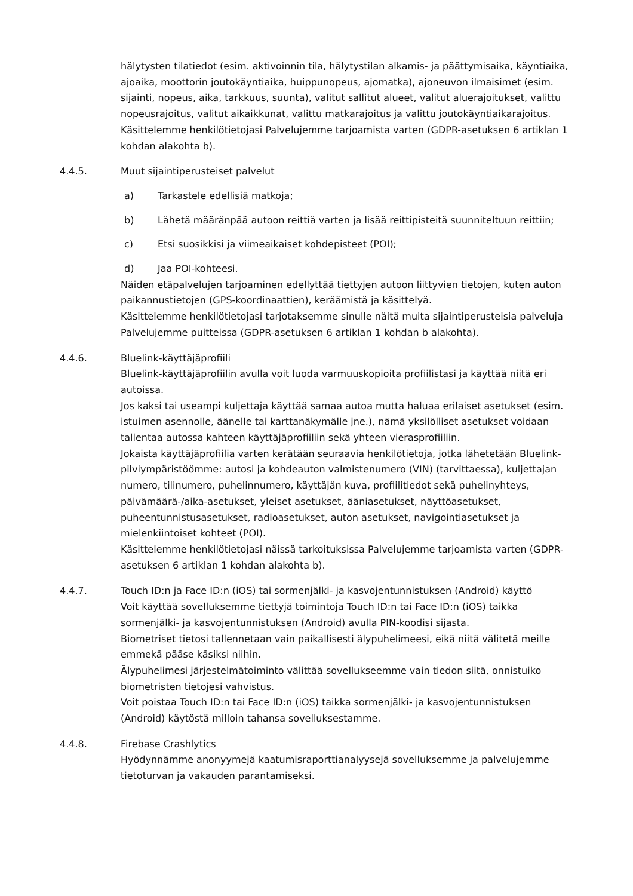hälytysten tilatiedot (esim. aktivoinnin tila, hälytystilan alkamis- ja päättymisaika, käyntiaika, ajoaika, moottorin joutokäyntiaika, huippunopeus, ajomatka), ajoneuvon ilmaisimet (esim. sijainti, nopeus, aika, tarkkuus, suunta), valitut sallitut alueet, valitut aluerajoitukset, valittu nopeusrajoitus, valitut aikaikkunat, valittu matkarajoitus ja valittu joutokäyntiaikarajoitus.
Käsittelemme henkilötietojasi Palvelujemme tarjoamista varten (GDPR-asetuksen 6 artiklan 1 kohdan alakohta b).
4.4.5. Muut sijaintiperusteiset palvelut
a) Tarkastele edellisiä matkoja;
b) Lähetä määränpää autoon reittiä varten ja lisää reittipisteitä suunniteltuun reittiin;
c) Etsi suosikkisi ja viimeaikaiset kohdepisteet (POI);
d) Jaa POI-kohteesi.
Näiden etäpalvelujen tarjoaminen edellyttää tiettyjen autoon liittyvien tietojen, kuten auton paikannustietojen (GPS-koordinaattien), keräämistä ja käsittelyä.
Käsittelemme henkilötietojasi tarjotaksemme sinulle näitä muita sijaintiperusteisia palveluja Palvelujemme puitteissa (GDPR-asetuksen 6 artiklan 1 kohdan b alakohta).
4.4.6. Bluelink-käyttäjäprofiili
Bluelink-käyttäjäprofiilin avulla voit luoda varmuuskopioita profiilistasi ja käyttää niitä eri autoissa.
Jos kaksi tai useampi kuljettaja käyttää samaa autoa mutta haluaa erilaiset asetukset (esim. istuimen asennolle, äänelle tai karttanäkymälle jne.), nämä yksilölliset asetukset voidaan tallentaa autossa kahteen käyttäjäprofiiliin sekä yhteen vierasprofiiliin.
Jokaista käyttäjäprofiilia varten kerätään seuraavia henkilötietoja, jotka lähetetään Bluelink-pilviympäristöömme: autosi ja kohdeauton valmistenumero (VIN) (tarvittaessa), kuljettajan numero, tilinumero, puhelinnumero, käyttäjän kuva, profiilitiedot sekä puhelinyhteys, päivämäärä-/aika-asetukset, yleiset asetukset, ääniasetukset, näyttöasetukset, puheentunnistusasetukset, radioasetukset, auton asetukset, navigointiasetukset ja mielenkiintoiset kohteet (POI).
Käsittelemme henkilötietojasi näissä tarkoituksissa Palvelujemme tarjoamista varten (GDPR-asetuksen 6 artiklan 1 kohdan alakohta b).
4.4.7. Touch ID:n ja Face ID:n (iOS) tai sormenjälki- ja kasvojentunnistuksen (Android) käyttö
Voit käyttää sovelluksemme tiettyjä toimintoja Touch ID:n tai Face ID:n (iOS) taikka sormenjälki- ja kasvojentunnistuksen (Android) avulla PIN-koodisi sijasta.
Biometriset tietosi tallennetaan vain paikallisesti älypuhelimeesi, eikä niitä välitetä meille emmekä pääse käsiksi niihin.
Älypuhelimesi järjestelmätoiminto välittää sovellukseemme vain tiedon siitä, onnistuiko biometristen tietojesi vahvistus.
Voit poistaa Touch ID:n tai Face ID:n (iOS) taikka sormenjälki- ja kasvojentunnistuksen (Android) käytöstä milloin tahansa sovelluksestamme.
4.4.8. Firebase Crashlytics
Hyödynnämme anonyymejä kaatumisraporttianalyysejä sovelluksemme ja palvelujemme tietoturvan ja vakauden parantamiseksi.